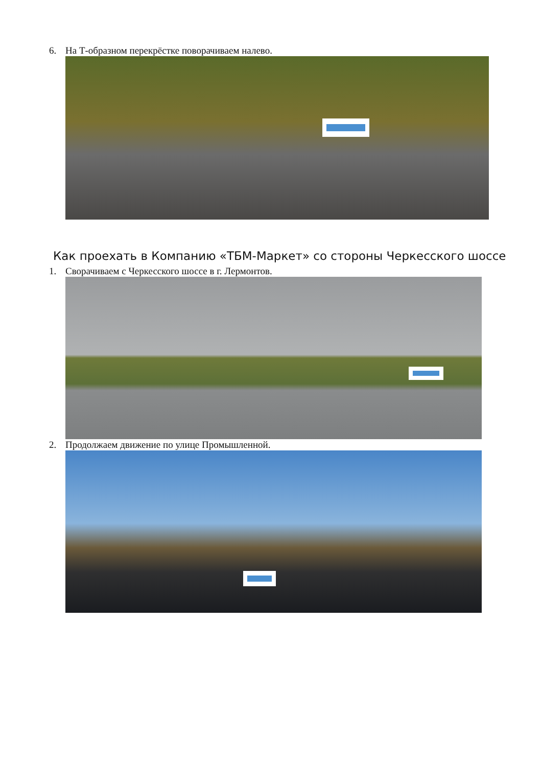6. На Т-образном перекрёстке поворачиваем налево.
Как проехать в Компанию «ТБМ-Маркет» со стороны Черкесского шоссе
1. Сворачиваем с Черкесского шоссе в г. Лермонтов.
2. Продолжаем движение по улице Промышленной.